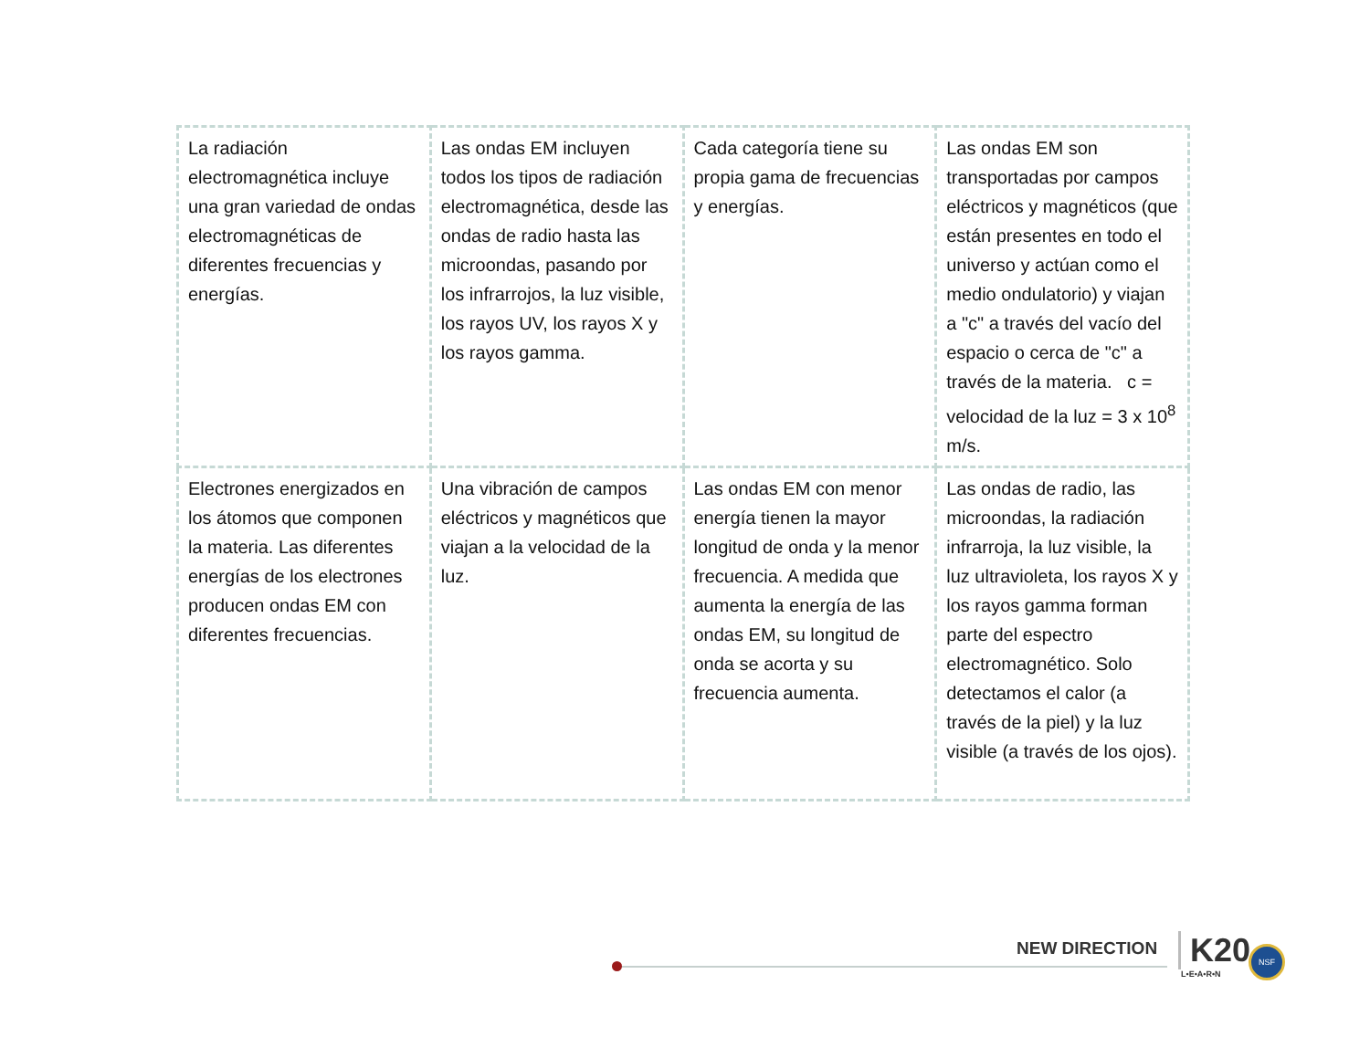| La radiación electromagnética incluye una gran variedad de ondas electromagnéticas de diferentes frecuencias y energías. | Las ondas EM incluyen todos los tipos de radiación electromagnética, desde las ondas de radio hasta las microondas, pasando por los infrarrojos, la luz visible, los rayos UV, los rayos X y los rayos gamma. | Cada categoría tiene su propia gama de frecuencias y energías. | Las ondas EM son transportadas por campos eléctricos y magnéticos (que están presentes en todo el universo y actúan como el medio ondulatorio) y viajan a "c" a través del vacío del espacio o cerca de "c" a través de la materia. c = velocidad de la luz = 3 x 10<sup>8</sup> m/s. |
| Electrones energizados en los átomos que componen la materia. Las diferentes energías de los electrones producen ondas EM con diferentes frecuencias. | Una vibración de campos eléctricos y magnéticos que viajan a la velocidad de la luz. | Las ondas EM con menor energía tienen la mayor longitud de onda y la menor frecuencia. A medida que aumenta la energía de las ondas EM, su longitud de onda se acorta y su frecuencia aumenta. | Las ondas de radio, las microondas, la radiación infrarroja, la luz visible, la luz ultravioleta, los rayos X y los rayos gamma forman parte del espectro electromagnético. Solo detectamos el calor (a través de la piel) y la luz visible (a través de los ojos). |
NEW DIRECTION K20
L•E•A•R•N
NSF